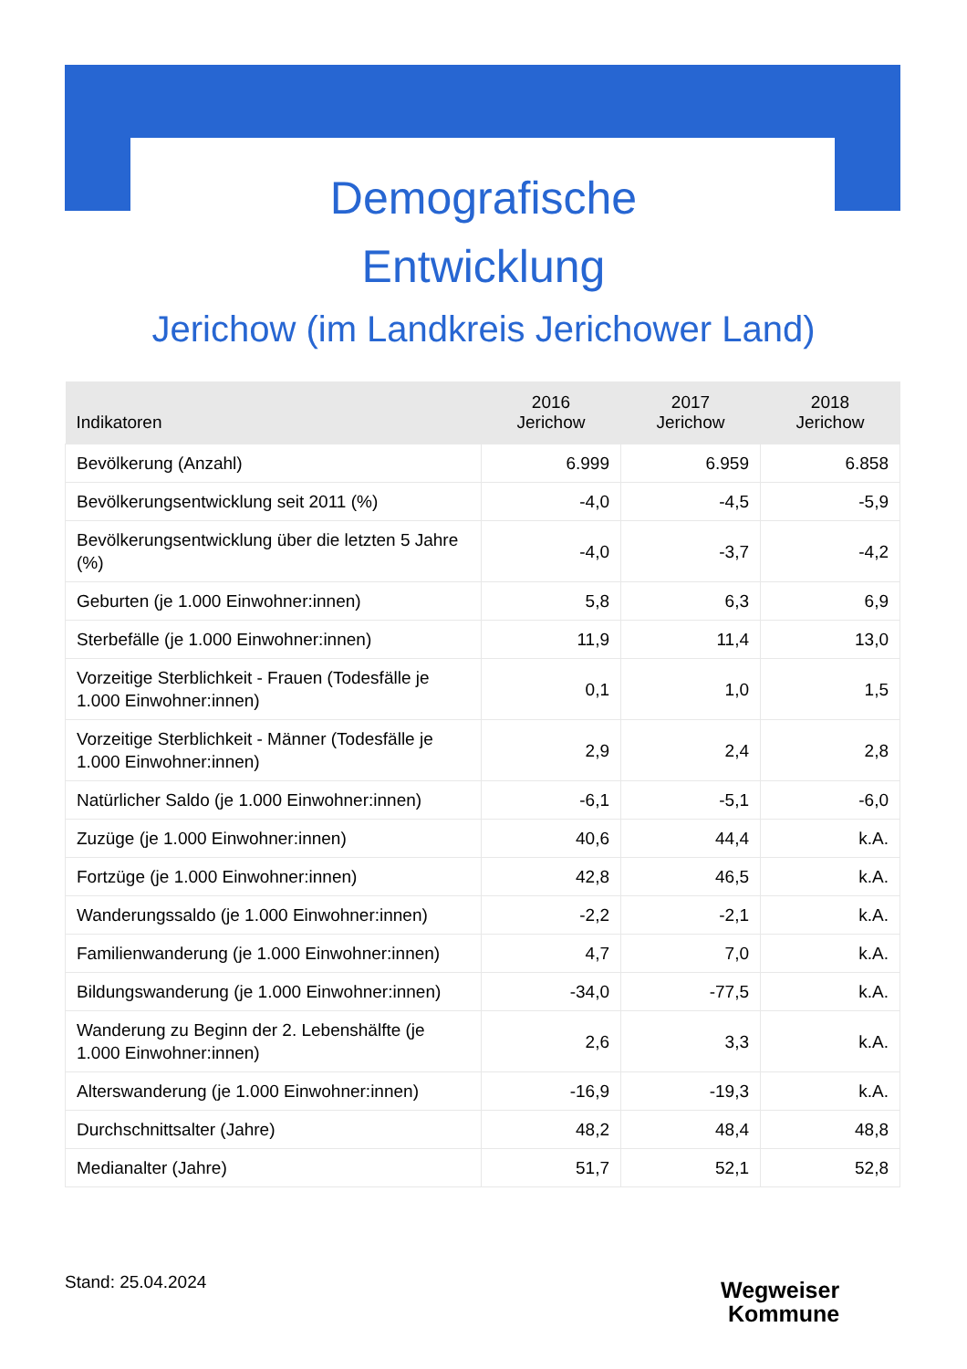Demografische
Entwicklung
Jerichow (im Landkreis Jerichower Land)
| Indikatoren | 2016 Jerichow | 2017 Jerichow | 2018 Jerichow |
| --- | --- | --- | --- |
| Bevölkerung (Anzahl) | 6.999 | 6.959 | 6.858 |
| Bevölkerungsentwicklung seit 2011 (%) | -4,0 | -4,5 | -5,9 |
| Bevölkerungsentwicklung über die letzten 5 Jahre (%) | -4,0 | -3,7 | -4,2 |
| Geburten (je 1.000 Einwohner:innen) | 5,8 | 6,3 | 6,9 |
| Sterbefälle (je 1.000 Einwohner:innen) | 11,9 | 11,4 | 13,0 |
| Vorzeitige Sterblichkeit - Frauen (Todesfälle je 1.000 Einwohner:innen) | 0,1 | 1,0 | 1,5 |
| Vorzeitige Sterblichkeit - Männer (Todesfälle je 1.000 Einwohner:innen) | 2,9 | 2,4 | 2,8 |
| Natürlicher Saldo (je 1.000 Einwohner:innen) | -6,1 | -5,1 | -6,0 |
| Zuzüge (je 1.000 Einwohner:innen) | 40,6 | 44,4 | k.A. |
| Fortzüge (je 1.000 Einwohner:innen) | 42,8 | 46,5 | k.A. |
| Wanderungssaldo (je 1.000 Einwohner:innen) | -2,2 | -2,1 | k.A. |
| Familienwanderung (je 1.000 Einwohner:innen) | 4,7 | 7,0 | k.A. |
| Bildungswanderung (je 1.000 Einwohner:innen) | -34,0 | -77,5 | k.A. |
| Wanderung zu Beginn der 2. Lebenshälfte (je 1.000 Einwohner:innen) | 2,6 | 3,3 | k.A. |
| Alterswanderung (je 1.000 Einwohner:innen) | -16,9 | -19,3 | k.A. |
| Durchschnittsalter (Jahre) | 48,2 | 48,4 | 48,8 |
| Medianalter (Jahre) | 51,7 | 52,1 | 52,8 |
Stand: 25.04.2024
Wegweiser
Kommune